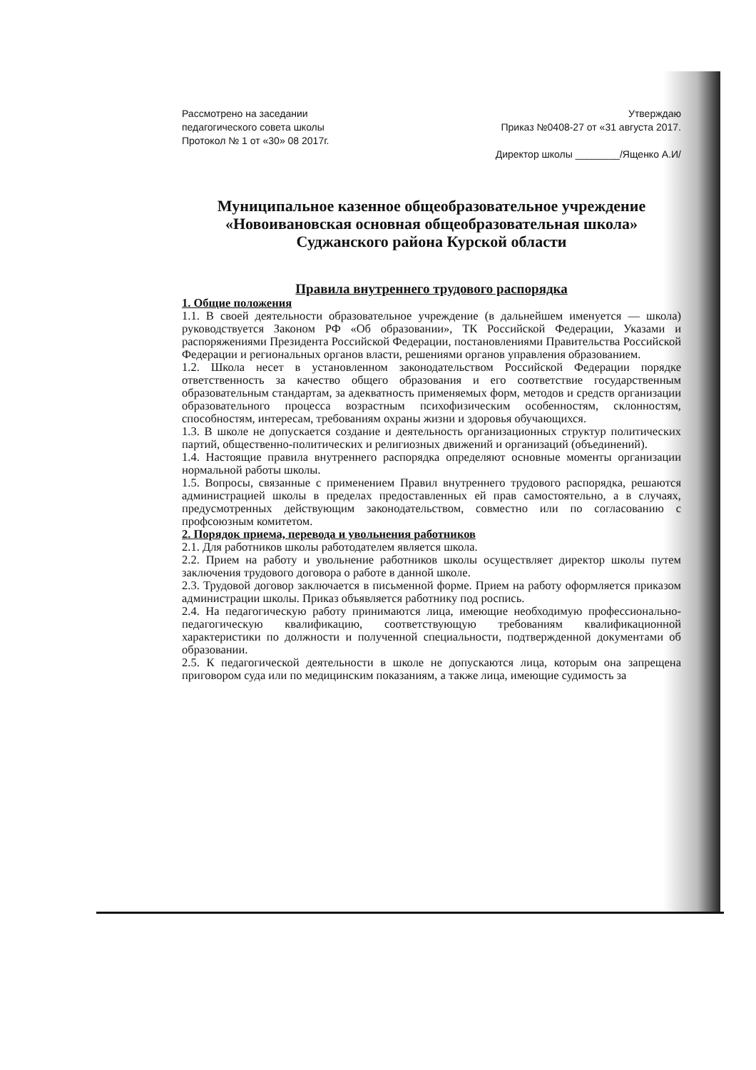Рассмотрено на заседании
педагогического совета школы
Протокол № 1 от «30» 08 2017г.
Утверждаю
Приказ №0408-27 от «31 августа 2017.
Директор школы ________/Ященко А.И/
Муниципальное казенное общеобразовательное учреждение
«Новоивановская основная общеобразовательная школа»
Суджанского района Курской области
Правила внутреннего трудового распорядка
1. Общие положения
1.1. В своей деятельности образовательное учреждение (в дальнейшем именуется — школа) руководствуется Законом РФ «Об образовании», ТК Российской Федерации, Указами и распоряжениями Президента Российской Федерации, постановлениями Правительства Российской Федерации и региональных органов власти, решениями органов управления образованием.
1.2. Школа несет в установленном законодательством Российской Федерации порядке ответственность за качество общего образования и его соответствие государственным образовательным стандартам, за адекватность применяемых форм, методов и средств организации образовательного процесса возрастным психофизическим особенностям, склонностям, способностям, интересам, требованиям охраны жизни и здоровья обучающихся.
1.3. В школе не допускается создание и деятельность организационных структур политических партий, общественно-политических и религиозных движений и организаций (объединений).
1.4. Настоящие правила внутреннего распорядка определяют основные моменты организации нормальной работы школы.
1.5. Вопросы, связанные с применением Правил внутреннего трудового распорядка, решаются администрацией школы в пределах предоставленных ей прав самостоятельно, а в случаях, предусмотренных действующим законодательством, совместно или по согласованию с профсоюзным комитетом.
2. Порядок приема, перевода и увольнения работников
2.1. Для работников школы работодателем является школа.
2.2. Прием на работу и увольнение работников школы осуществляет директор школы путем заключения трудового договора о работе в данной школе.
2.3. Трудовой договор заключается в письменной форме. Прием на работу оформляется приказом администрации школы. Приказ объявляется работнику под роспись.
2.4. На педагогическую работу принимаются лица, имеющие необходимую профессионально-педагогическую квалификацию, соответствующую требованиям квалификационной характеристики по должности и полученной специальности, подтвержденной документами об образовании.
2.5. К педагогической деятельности в школе не допускаются лица, которым она запрещена приговором суда или по медицинским показаниям, а также лица, имеющие судимость за